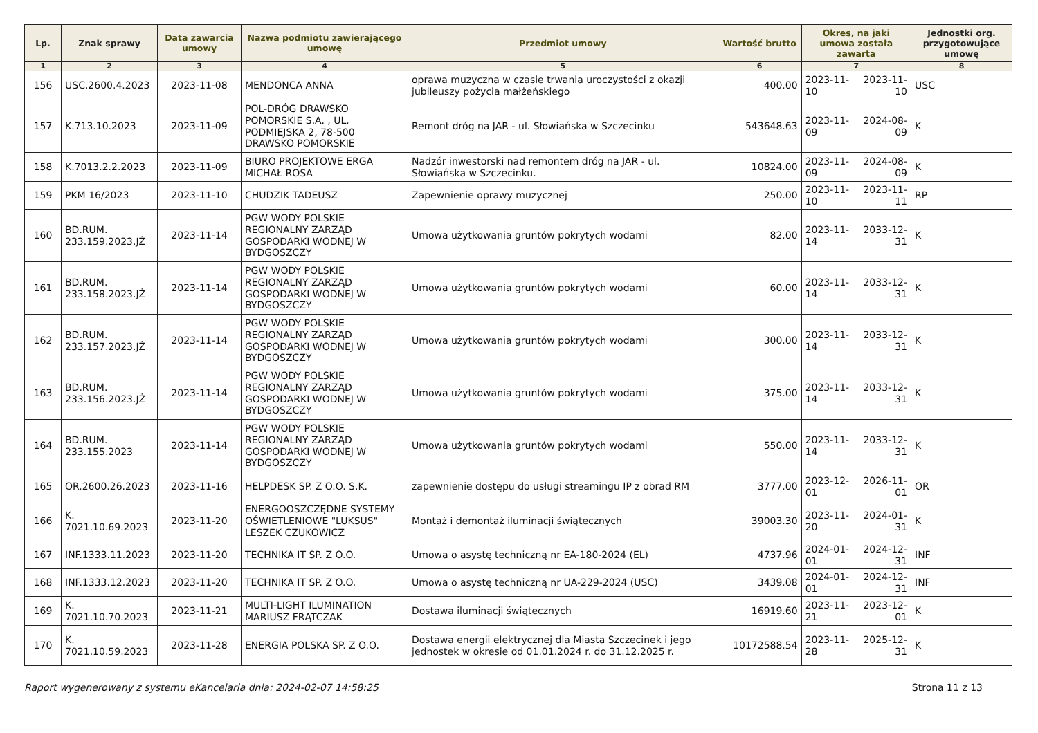| Lp. | Znak sprawy | Data zawarcia umowy | Nazwa podmiotu zawierającego umowę | Przedmiot umowy | Wartość brutto | Okres, na jaki umowa została zawarta | | Jednostki org. przygotowujące umowę |
| --- | --- | --- | --- | --- | --- | --- | --- | --- |
| 1 | 2 | 3 | 4 | 5 | 6 | 7 | | 8 |
| 156 | USC.2600.4.2023 | 2023-11-08 | MENDONCA ANNA | oprawa muzyczna w czasie trwania uroczystości z okazji jubileuszy pożycia małżeńskiego | 400.00 | 2023-11-10 | 2023-11-10 | USC |
| 157 | K.713.10.2023 | 2023-11-09 | POL-DRÓG DRAWSKO POMORSKIE S.A. , UL. PODMIEJSKA 2, 78-500 DRAWSKO POMORSKIE | Remont dróg na JAR - ul. Słowiańska w Szczecinku | 543648.63 | 2023-11-09 | 2024-08-09 | K |
| 158 | K.7013.2.2.2023 | 2023-11-09 | BIURO PROJEKTOWE ERGA MICHAŁ ROSA | Nadzór inwestorski nad remontem dróg na JAR - ul. Słowiańska w Szczecinku. | 10824.00 | 2023-11-09 | 2024-08-09 | K |
| 159 | PKM 16/2023 | 2023-11-10 | CHUDZIK TADEUSZ | Zapewnienie oprawy muzycznej | 250.00 | 2023-11-10 | 2023-11-11 | RP |
| 160 | BD.RUM. 233.159.2023.JŻ | 2023-11-14 | PGW WODY POLSKIE REGIONALNY ZARZĄD GOSPODARKI WODNEJ W BYDGOSZCZY | Umowa użytkowania gruntów pokrytych wodami | 82.00 | 2023-11-14 | 2033-12-31 | K |
| 161 | BD.RUM. 233.158.2023.JŻ | 2023-11-14 | PGW WODY POLSKIE REGIONALNY ZARZĄD GOSPODARKI WODNEJ W BYDGOSZCZY | Umowa użytkowania gruntów pokrytych wodami | 60.00 | 2023-11-14 | 2033-12-31 | K |
| 162 | BD.RUM. 233.157.2023.JŻ | 2023-11-14 | PGW WODY POLSKIE REGIONALNY ZARZĄD GOSPODARKI WODNEJ W BYDGOSZCZY | Umowa użytkowania gruntów pokrytych wodami | 300.00 | 2023-11-14 | 2033-12-31 | K |
| 163 | BD.RUM. 233.156.2023.JŻ | 2023-11-14 | PGW WODY POLSKIE REGIONALNY ZARZĄD GOSPODARKI WODNEJ W BYDGOSZCZY | Umowa użytkowania gruntów pokrytych wodami | 375.00 | 2023-11-14 | 2033-12-31 | K |
| 164 | BD.RUM. 233.155.2023 | 2023-11-14 | PGW WODY POLSKIE REGIONALNY ZARZĄD GOSPODARKI WODNEJ W BYDGOSZCZY | Umowa użytkowania gruntów pokrytych wodami | 550.00 | 2023-11-14 | 2033-12-31 | K |
| 165 | OR.2600.26.2023 | 2023-11-16 | HELPDESK SP. Z O.O. S.K. | zapewnienie dostępu do usługi streamingu IP z obrad RM | 3777.00 | 2023-12-01 | 2026-11-01 | OR |
| 166 | K. 7021.10.69.2023 | 2023-11-20 | ENERGOOSZCZĘDNE SYSTEMY OŚWIETLENIOWE "LUKSUS" LESZEK CZUKOWICZ | Montaż i demontaż iluminacji świątecznych | 39003.30 | 2023-11-20 | 2024-01-31 | K |
| 167 | INF.1333.11.2023 | 2023-11-20 | TECHNIKA IT SP. Z O.O. | Umowa o asystę techniczną nr EA-180-2024 (EL) | 4737.96 | 2024-01-01 | 2024-12-31 | INF |
| 168 | INF.1333.12.2023 | 2023-11-20 | TECHNIKA IT SP. Z O.O. | Umowa o asystę techniczną nr UA-229-2024 (USC) | 3439.08 | 2024-01-01 | 2024-12-31 | INF |
| 169 | K. 7021.10.70.2023 | 2023-11-21 | MULTI-LIGHT ILUMINATION MARIUSZ FRĄTCZAK | Dostawa iluminacji świątecznych | 16919.60 | 2023-11-21 | 2023-12-01 | K |
| 170 | K. 7021.10.59.2023 | 2023-11-28 | ENERGIA POLSKA SP. Z O.O. | Dostawa energii elektrycznej dla Miasta Szczecinek i jego jednostek w okresie od 01.01.2024 r. do 31.12.2025 r. | 10172588.54 | 2023-11-28 | 2025-12-31 | K |
Raport wygenerowany z systemu eKancelaria dnia: 2024-02-07 14:58:25 Strona 11 z 13